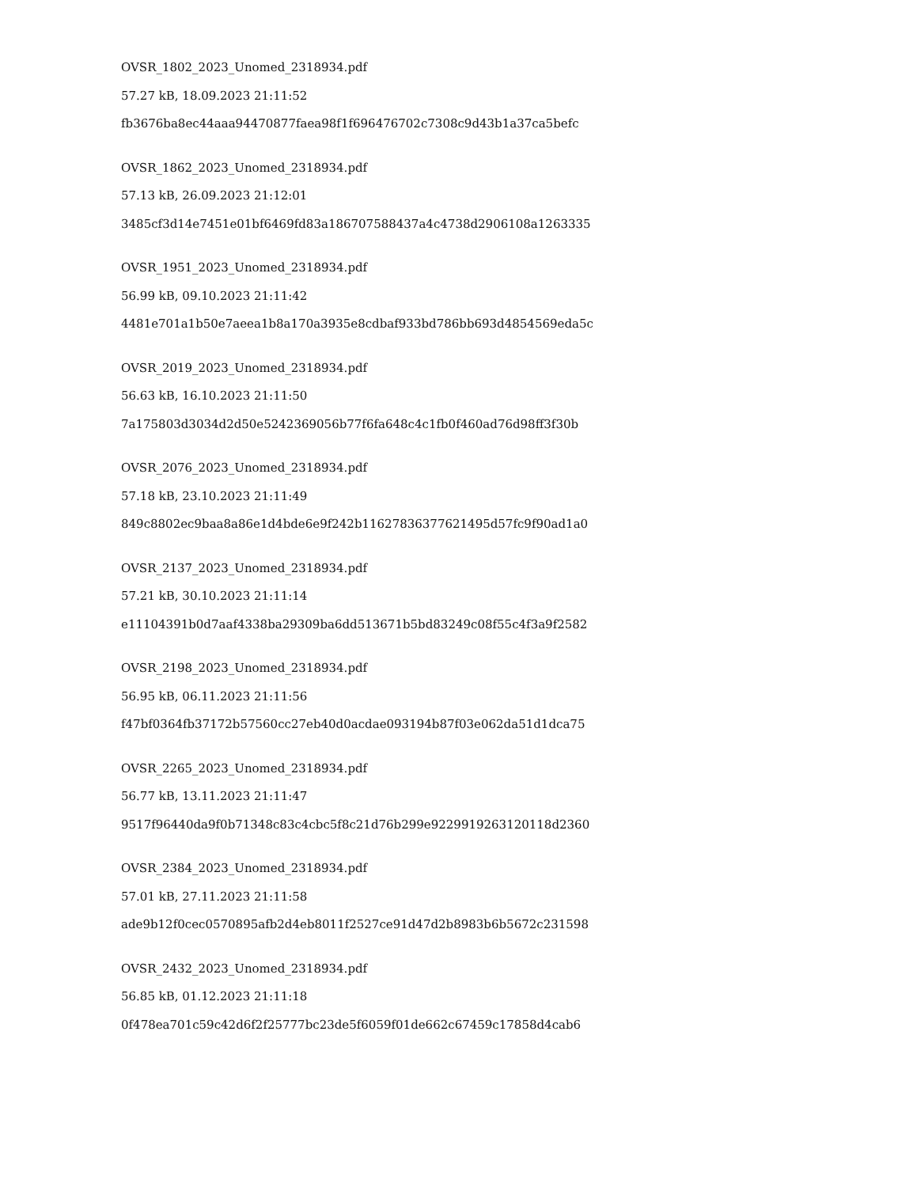OVSR_1802_2023_Unomed_2318934.pdf
57.27 kB, 18.09.2023 21:11:52
fb3676ba8ec44aaa94470877faea98f1f696476702c7308c9d43b1a37ca5befc
OVSR_1862_2023_Unomed_2318934.pdf
57.13 kB, 26.09.2023 21:12:01
3485cf3d14e7451e01bf6469fd83a186707588437a4c4738d2906108a1263335
OVSR_1951_2023_Unomed_2318934.pdf
56.99 kB, 09.10.2023 21:11:42
4481e701a1b50e7aeea1b8a170a3935e8cdbaf933bd786bb693d4854569eda5c
OVSR_2019_2023_Unomed_2318934.pdf
56.63 kB, 16.10.2023 21:11:50
7a175803d3034d2d50e5242369056b77f6fa648c4c1fb0f460ad76d98ff3f30b
OVSR_2076_2023_Unomed_2318934.pdf
57.18 kB, 23.10.2023 21:11:49
849c8802ec9baa8a86e1d4bde6e9f242b11627836377621495d57fc9f90ad1a0
OVSR_2137_2023_Unomed_2318934.pdf
57.21 kB, 30.10.2023 21:11:14
e11104391b0d7aaf4338ba29309ba6dd513671b5bd83249c08f55c4f3a9f2582
OVSR_2198_2023_Unomed_2318934.pdf
56.95 kB, 06.11.2023 21:11:56
f47bf0364fb37172b57560cc27eb40d0acdae093194b87f03e062da51d1dca75
OVSR_2265_2023_Unomed_2318934.pdf
56.77 kB, 13.11.2023 21:11:47
9517f96440da9f0b71348c83c4cbc5f8c21d76b299e9229919263120118d2360
OVSR_2384_2023_Unomed_2318934.pdf
57.01 kB, 27.11.2023 21:11:58
ade9b12f0cec0570895afb2d4eb8011f2527ce91d47d2b8983b6b5672c231598
OVSR_2432_2023_Unomed_2318934.pdf
56.85 kB, 01.12.2023 21:11:18
0f478ea701c59c42d6f2f25777bc23de5f6059f01de662c67459c17858d4cab6